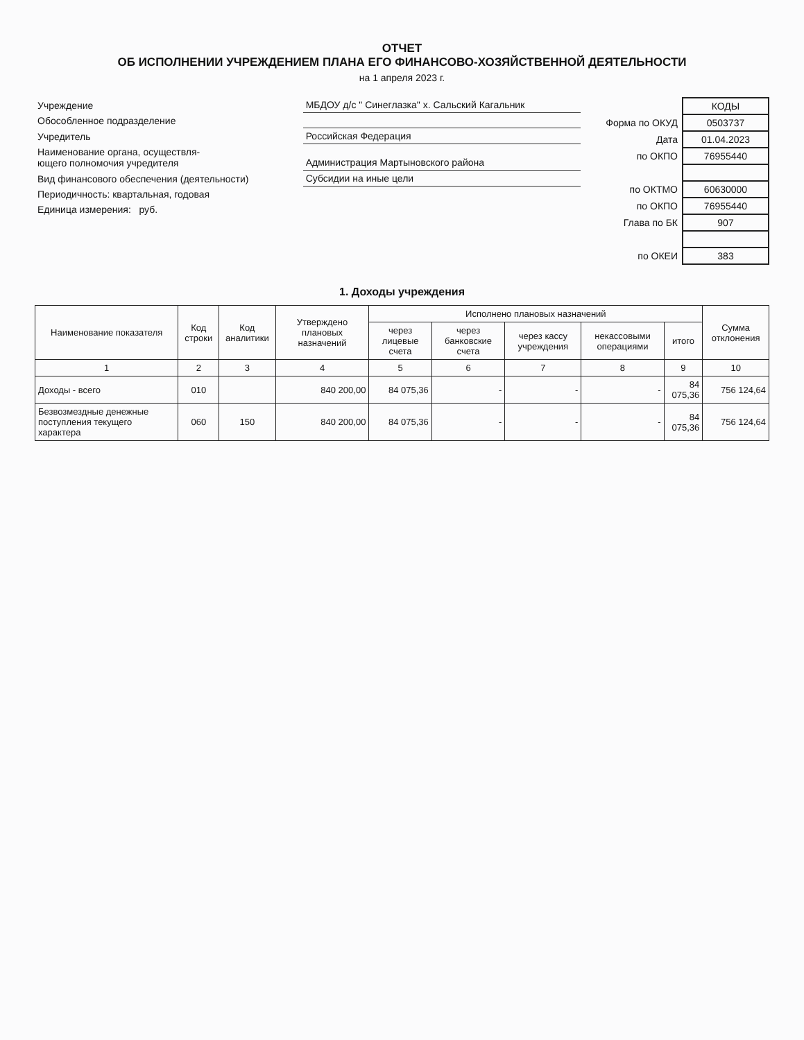ОТЧЕТ
ОБ ИСПОЛНЕНИИ УЧРЕЖДЕНИЕМ ПЛАНА ЕГО ФИНАНСОВО-ХОЗЯЙСТВЕННОЙ ДЕЯТЕЛЬНОСТИ
на 1 апреля 2023 г.
| Учреждение | МБДОУ д/с " Синеглазка" х. Сальский Кагальник |
| Обособленное подразделение | |
| Учредитель | Российская Федерация |
| Наименование органа, осуществля- ющего полномочия учредителя | Администрация Мартыновского района |
| Вид финансового обеспечения (деятельности) | Субсидии на иные цели |
| Периодичность: квартальная, годовая | |
| Единица измерения: руб. | |
| | КОДЫ |
| Форма по ОКУД | 0503737 |
| Дата | 01.04.2023 |
| по ОКПО | 76955440 |
| по ОКТМО | 60630000 |
| по ОКПО | 76955440 |
| Глава по БК | 907 |
| по ОКЕИ | 383 |
1. Доходы учреждения
| Наименование показателя | Код строки | Код аналитики | Утверждено плановых назначений | Исполнено плановых назначений | | | | | Сумма отклонения |
| --- | --- | --- | --- | --- | --- | --- | --- | --- | --- |
| | | | | через лицевые счета | через банковские счета | через кассу учреждения | некассовыми операциями | итого | |
| 1 | 2 | 3 | 4 | 5 | 6 | 7 | 8 | 9 | 10 |
| Доходы - всего | 010 | | 840 200,00 | 84 075,36 | - | - | - | 84 075,36 | 756 124,64 |
| Безвозмездные денежные поступления текущего характера | 060 | 150 | 840 200,00 | 84 075,36 | - | - | - | 84 075,36 | 756 124,64 |